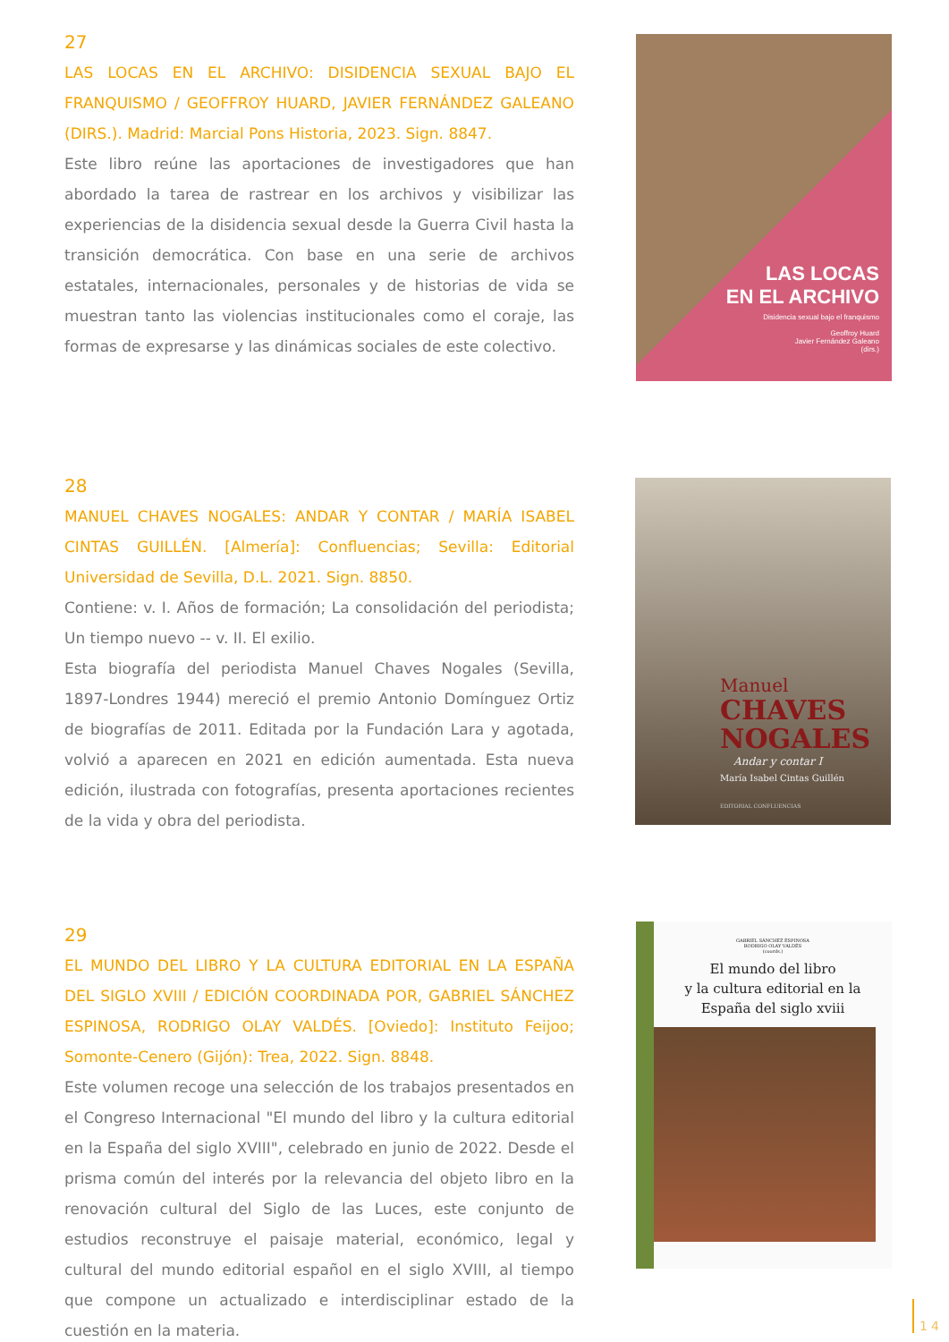27
LAS LOCAS EN EL ARCHIVO: DISIDENCIA SEXUAL BAJO EL FRANQUISMO / GEOFFROY HUARD, JAVIER FERNÁNDEZ GALEANO (DIRS.). Madrid: Marcial Pons Historia, 2023. Sign. 8847.
Este libro reúne las aportaciones de investigadores que han abordado la tarea de rastrear en los archivos y visibilizar las experiencias de la disidencia sexual desde la Guerra Civil hasta la transición democrática. Con base en una serie de archivos estatales, internacionales, personales y de historias de vida se muestran tanto las violencias institucionales como el coraje, las formas de expresarse y las dinámicas sociales de este colectivo.
LAS LOCAS
EN EL ARCHIVO
Disidencia sexual bajo el franquismo
Geoffroy Huard
Javier Fernández Galeano
(dirs.)
28
MANUEL CHAVES NOGALES: ANDAR Y CONTAR / MARÍA ISABEL CINTAS GUILLÉN. [Almería]: Confluencias; Sevilla: Editorial Universidad de Sevilla, D.L. 2021. Sign. 8850.
Contiene: v. I. Años de formación; La consolidación del periodista; Un tiempo nuevo -- v. II. El exilio.
Esta biografía del periodista Manuel Chaves Nogales (Sevilla, 1897-Londres 1944) mereció el premio Antonio Domínguez Ortiz de biografías de 2011. Editada por la Fundación Lara y agotada, volvió a aparecen en 2021 en edición aumentada. Esta nueva edición, ilustrada con fotografías, presenta aportaciones recientes de la vida y obra del periodista.
Manuel
CHAVES
NOGALES
Andar y contar I
María Isabel Cintas Guillén
EDITORIAL CONFLUENCIAS
29
EL MUNDO DEL LIBRO Y LA CULTURA EDITORIAL EN LA ESPAÑA DEL SIGLO XVIII / EDICIÓN COORDINADA POR, GABRIEL SÁNCHEZ ESPINOSA, RODRIGO OLAY VALDÉS. [Oviedo]: Instituto Feijoo; Somonte-Cenero (Gijón): Trea, 2022. Sign. 8848.
Este volumen recoge una selección de los trabajos presentados en el Congreso Internacional "El mundo del libro y la cultura editorial en la España del siglo XVIII", celebrado en junio de 2022. Desde el prisma común del interés por la relevancia del objeto libro en la renovación cultural del Siglo de las Luces, este conjunto de estudios reconstruye el paisaje material, económico, legal y cultural del mundo editorial español en el siglo XVIII, al tiempo que compone un actualizado e interdisciplinar estado de la cuestión en la materia.
GABRIEL SÁNCHEZ ESPINOSA
RODRIGO OLAY VALDÉS
(coords.)
El mundo del libro
y la cultura editorial en la
España del siglo xviii
14